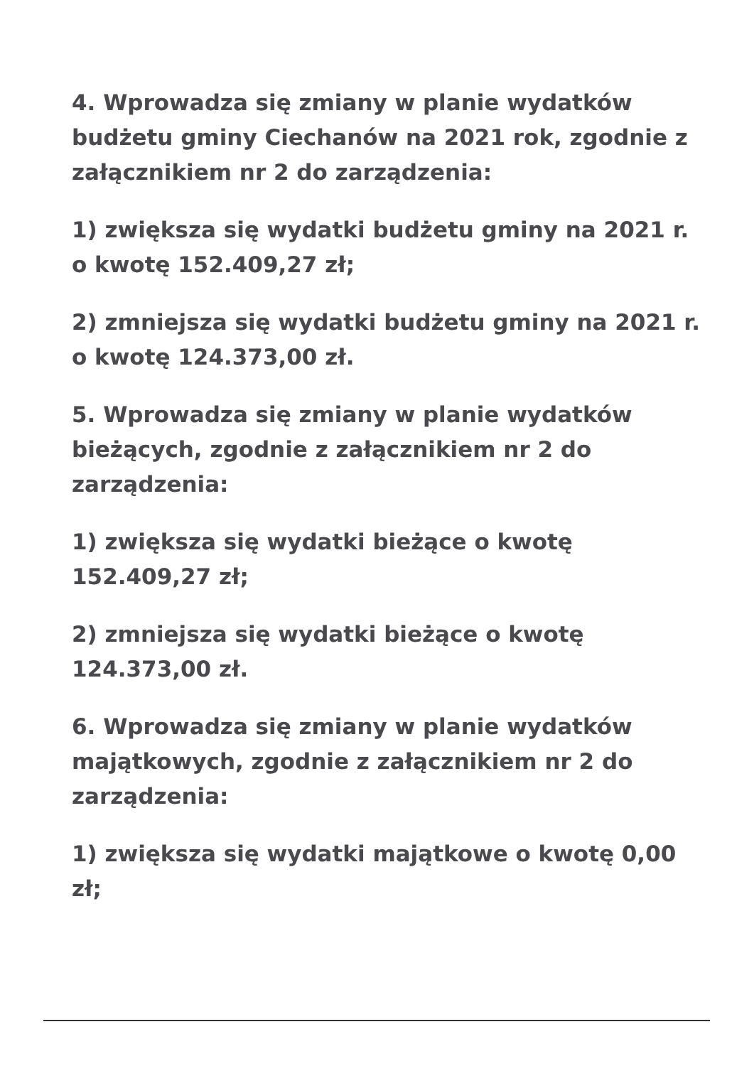4. Wprowadza się zmiany w planie wydatków budżetu gminy Ciechanów na 2021 rok, zgodnie z załącznikiem nr 2 do zarządzenia:
1) zwiększa się wydatki budżetu gminy na 2021 r. o kwotę 152.409,27 zł;
2) zmniejsza się wydatki budżetu gminy na 2021 r. o kwotę 124.373,00 zł.
5. Wprowadza się zmiany w planie wydatków bieżących, zgodnie z załącznikiem nr 2 do zarządzenia:
1) zwiększa się wydatki bieżące o kwotę 152.409,27 zł;
2) zmniejsza się wydatki bieżące o kwotę 124.373,00 zł.
6. Wprowadza się zmiany w planie wydatków majątkowych, zgodnie z załącznikiem nr 2 do zarządzenia:
1) zwiększa się wydatki majątkowe o kwotę 0,00 zł;